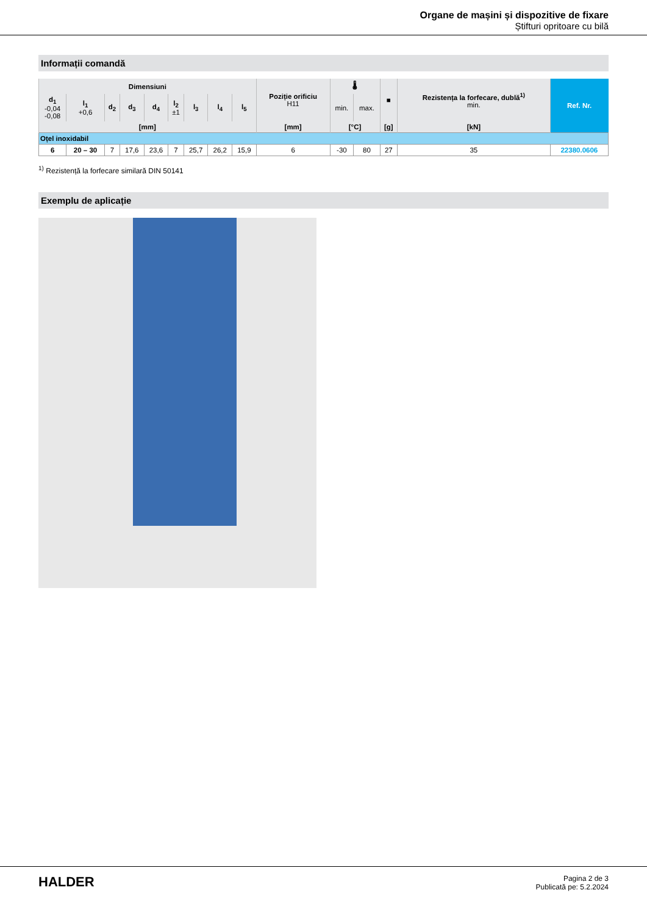Organe de mașini și dispozitive de fixare
Știfturi opritoare cu bilă
Informații comandă
| Dimensiuni | | | | | | | | | Poziție orificiu H11 | 🌡 | | ■ | Rezistența la forfecare, dublă<sup>1)</sup> min. | Ref. Nr. |
| --- | --- | --- | --- | --- | --- | --- | --- | --- | --- | --- | --- | --- | --- | --- |
| d<sub>1</sub> -0,04 -0,08 | l<sub>1</sub> +0,6 | d<sub>2</sub> | d<sub>3</sub> | d<sub>4</sub> | l<sub>2</sub> ±1 | l<sub>3</sub> | l<sub>4</sub> | l<sub>5</sub> | | min. | max. | | | |
| [mm] | | | | | | | | | [mm] | [°C] | | [g] | [kN] | |
| Oțel inoxidabil | | | | | | | | | | | | | | |
| 6 | 20 – 30 | 7 | 17,6 | 23,6 | 7 | 25,7 | 26,2 | 15,9 | 6 | -30 | 80 | 27 | 35 | 22380.0606 |
<sup>1)</sup> Rezistență la forfecare similară DIN 50141
Exemplu de aplicație
HALDER
Pagina 2 de 3
Publicată pe: 5.2.2024